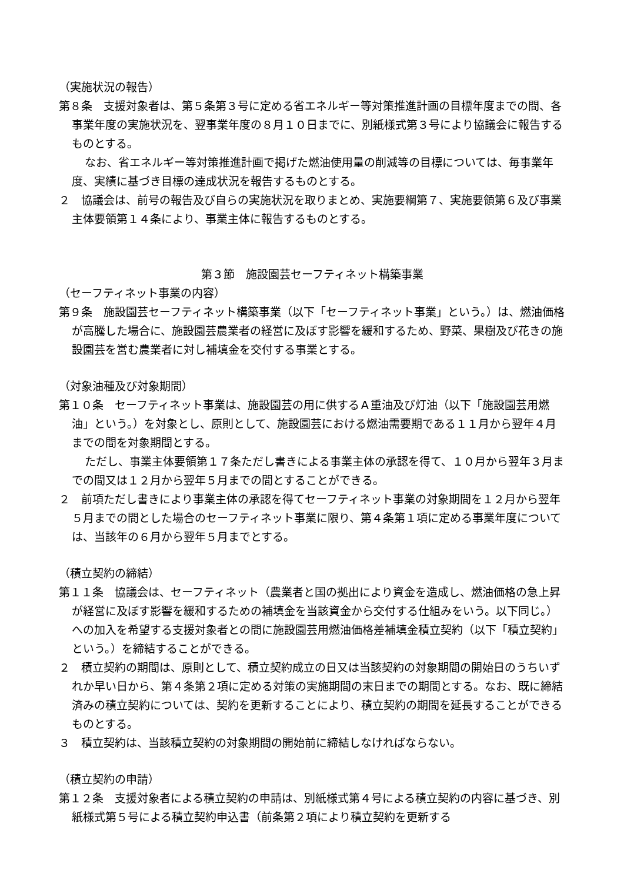（実施状況の報告）
第８条　支援対象者は、第５条第３号に定める省エネルギー等対策推進計画の目標年度までの間、各事業年度の実施状況を、翌事業年度の８月１０日までに、別紙様式第３号により協議会に報告するものとする。
なお、省エネルギー等対策推進計画で掲げた燃油使用量の削減等の目標については、毎事業年度、実績に基づき目標の達成状況を報告するものとする。
２　協議会は、前号の報告及び自らの実施状況を取りまとめ、実施要綱第７、実施要領第６及び事業主体要領第１４条により、事業主体に報告するものとする。
第３節　施設園芸セーフティネット構築事業
（セーフティネット事業の内容）
第９条　施設園芸セーフティネット構築事業（以下「セーフティネット事業」という。）は、燃油価格が高騰した場合に、施設園芸農業者の経営に及ぼす影響を緩和するため、野菜、果樹及び花きの施設園芸を営む農業者に対し補填金を交付する事業とする。
（対象油種及び対象期間）
第１０条　セーフティネット事業は、施設園芸の用に供するＡ重油及び灯油（以下「施設園芸用燃油」という。）を対象とし、原則として、施設園芸における燃油需要期である１１月から翌年４月までの間を対象期間とする。
ただし、事業主体要領第１７条ただし書きによる事業主体の承認を得て、１０月から翌年３月までの間又は１２月から翌年５月までの間とすることができる。
２　前項ただし書きにより事業主体の承認を得てセーフティネット事業の対象期間を１２月から翌年５月までの間とした場合のセーフティネット事業に限り、第４条第１項に定める事業年度については、当該年の６月から翌年５月までとする。
（積立契約の締結）
第１１条　協議会は、セーフティネット（農業者と国の拠出により資金を造成し、燃油価格の急上昇が経営に及ぼす影響を緩和するための補填金を当該資金から交付する仕組みをいう。以下同じ。）への加入を希望する支援対象者との間に施設園芸用燃油価格差補填金積立契約（以下「積立契約」という。）を締結することができる。
２　積立契約の期間は、原則として、積立契約成立の日又は当該契約の対象期間の開始日のうちいずれか早い日から、第４条第２項に定める対策の実施期間の末日までの期間とする。なお、既に締結済みの積立契約については、契約を更新することにより、積立契約の期間を延長することができるものとする。
３　積立契約は、当該積立契約の対象期間の開始前に締結しなければならない。
（積立契約の申請）
第１２条　支援対象者による積立契約の申請は、別紙様式第４号による積立契約の内容に基づき、別紙様式第５号による積立契約申込書（前条第２項により積立契約を更新する